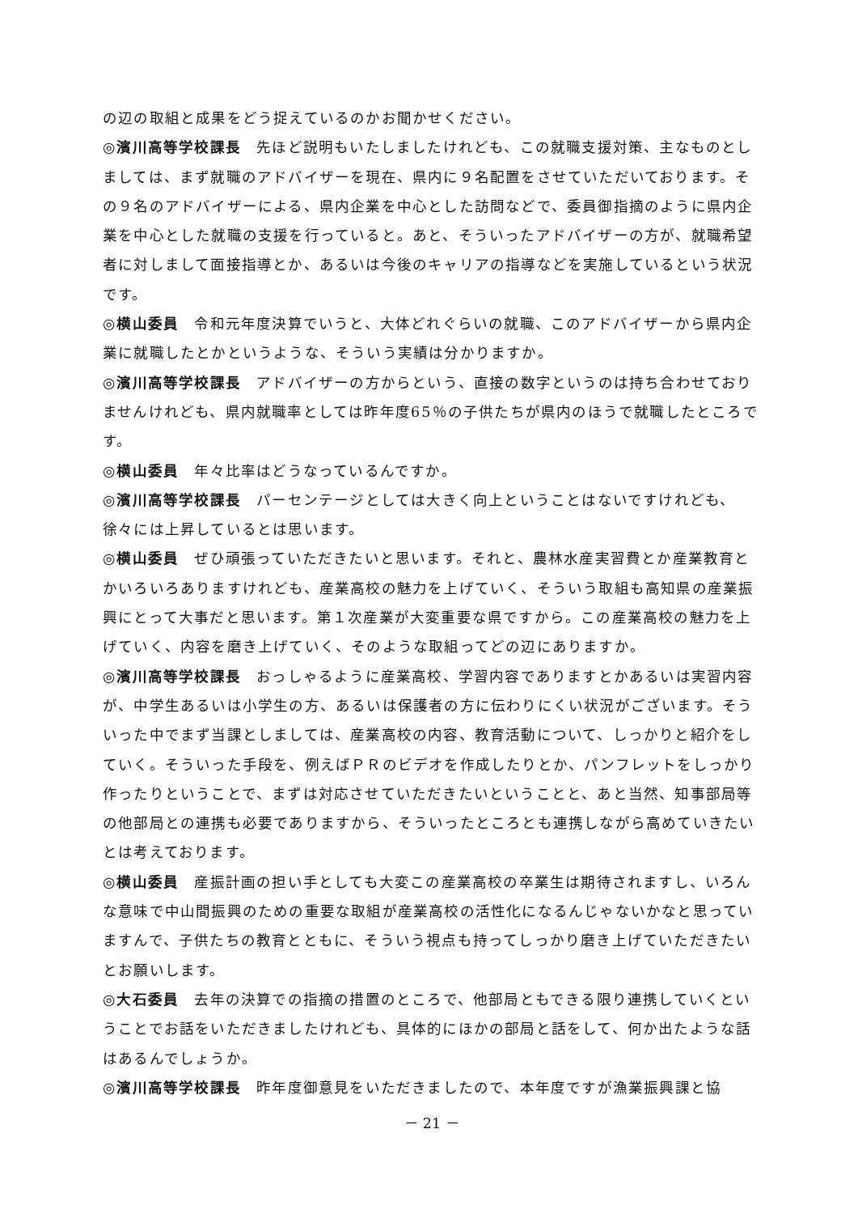の辺の取組と成果をどう捉えているのかお聞かせください。
◎濱川高等学校課長　先ほど説明もいたしましたけれども、この就職支援対策、主なものとしましては、まず就職のアドバイザーを現在、県内に９名配置をさせていただいております。その９名のアドバイザーによる、県内企業を中心とした訪問などで、委員御指摘のように県内企業を中心とした就職の支援を行っていると。あと、そういったアドバイザーの方が、就職希望者に対しまして面接指導とか、あるいは今後のキャリアの指導などを実施しているという状況です。
◎横山委員　令和元年度決算でいうと、大体どれぐらいの就職、このアドバイザーから県内企業に就職したとかというような、そういう実績は分かりますか。
◎濱川高等学校課長　アドバイザーの方からという、直接の数字というのは持ち合わせておりませんけれども、県内就職率としては昨年度65％の子供たちが県内のほうで就職したところです。
◎横山委員　年々比率はどうなっているんですか。
◎濱川高等学校課長　パーセンテージとしては大きく向上ということはないですけれども、徐々には上昇しているとは思います。
◎横山委員　ぜひ頑張っていただきたいと思います。それと、農林水産実習費とか産業教育とかいろいろありますけれども、産業高校の魅力を上げていく、そういう取組も高知県の産業振興にとって大事だと思います。第１次産業が大変重要な県ですから。この産業高校の魅力を上げていく、内容を磨き上げていく、そのような取組ってどの辺にありますか。
◎濱川高等学校課長　おっしゃるように産業高校、学習内容でありますとかあるいは実習内容が、中学生あるいは小学生の方、あるいは保護者の方に伝わりにくい状況がございます。そういった中でまず当課としましては、産業高校の内容、教育活動について、しっかりと紹介をしていく。そういった手段を、例えばＰＲのビデオを作成したりとか、パンフレットをしっかり作ったりということで、まずは対応させていただきたいということと、あと当然、知事部局等の他部局との連携も必要でありますから、そういったところとも連携しながら高めていきたいとは考えております。
◎横山委員　産振計画の担い手としても大変この産業高校の卒業生は期待されますし、いろんな意味で中山間振興のための重要な取組が産業高校の活性化になるんじゃないかなと思っていますんで、子供たちの教育とともに、そういう視点も持ってしっかり磨き上げていただきたいとお願いします。
◎大石委員　去年の決算での指摘の措置のところで、他部局ともできる限り連携していくということでお話をいただきましたけれども、具体的にほかの部局と話をして、何か出たような話はあるんでしょうか。
◎濱川高等学校課長　昨年度御意見をいただきましたので、本年度ですが漁業振興課と協
－ 21 －